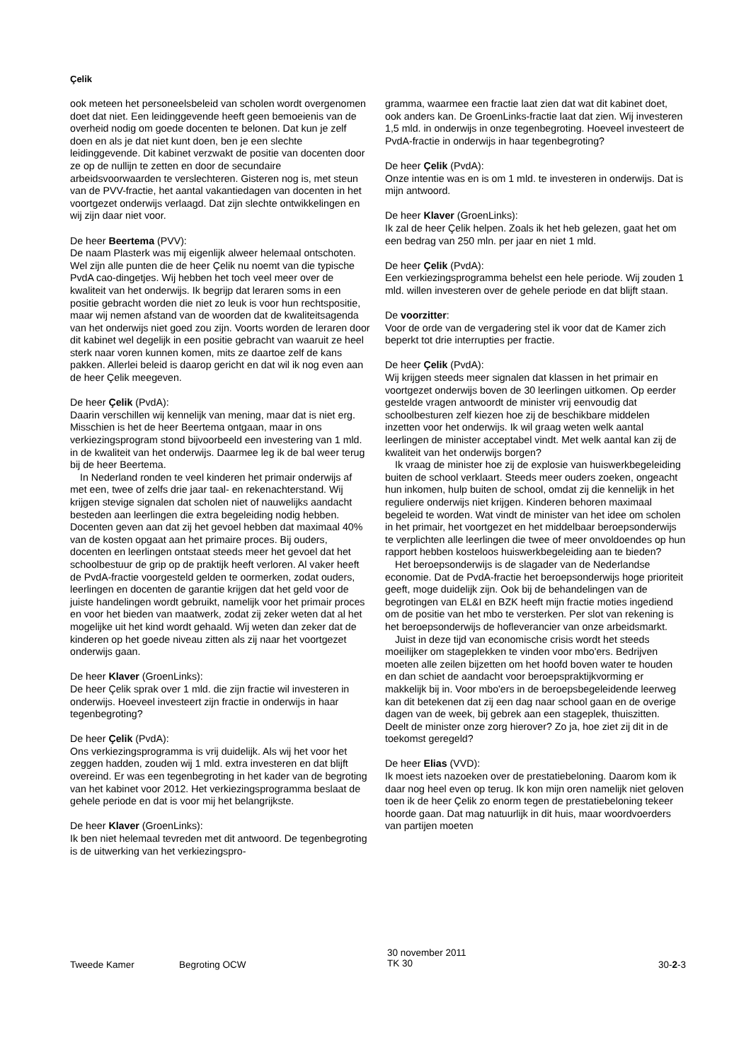Çelik
ook meteen het personeelsbeleid van scholen wordt overgenomen doet dat niet. Een leidinggevende heeft geen bemoeienis van de overheid nodig om goede docenten te belonen. Dat kun je zelf doen en als je dat niet kunt doen, ben je een slechte leidinggevende. Dit kabinet verzwakt de positie van docenten door ze op de nullijn te zetten en door de secundaire arbeidsvoorwaarden te verslechteren. Gisteren nog is, met steun van de PVV-fractie, het aantal vakantiedagen van docenten in het voortgezet onderwijs verlaagd. Dat zijn slechte ontwikkelingen en wij zijn daar niet voor.
De heer Beertema (PVV):
De naam Plasterk was mij eigenlijk alweer helemaal ontschoten. Wel zijn alle punten die de heer Çelik nu noemt van die typische PvdA cao-dingetjes. Wij hebben het toch veel meer over de kwaliteit van het onderwijs. Ik begrijp dat leraren soms in een positie gebracht worden die niet zo leuk is voor hun rechtspositie, maar wij nemen afstand van de woorden dat de kwaliteitsagenda van het onderwijs niet goed zou zijn. Voorts worden de leraren door dit kabinet wel degelijk in een positie gebracht van waaruit ze heel sterk naar voren kunnen komen, mits ze daartoe zelf de kans pakken. Allerlei beleid is daarop gericht en dat wil ik nog even aan de heer Çelik meegeven.
De heer Çelik (PvdA):
Daarin verschillen wij kennelijk van mening, maar dat is niet erg. Misschien is het de heer Beertema ontgaan, maar in ons verkiezingsprogram stond bijvoorbeeld een investering van 1 mld. in de kwaliteit van het onderwijs. Daarmee leg ik de bal weer terug bij de heer Beertema.
In Nederland ronden te veel kinderen het primair onderwijs af met een, twee of zelfs drie jaar taal- en rekenachterstand. Wij krijgen stevige signalen dat scholen niet of nauwelijks aandacht besteden aan leerlingen die extra begeleiding nodig hebben. Docenten geven aan dat zij het gevoel hebben dat maximaal 40% van de kosten opgaat aan het primaire proces. Bij ouders, docenten en leerlingen ontstaat steeds meer het gevoel dat het schoolbestuur de grip op de praktijk heeft verloren. Al vaker heeft de PvdA-fractie voorgesteld gelden te oormerken, zodat ouders, leerlingen en docenten de garantie krijgen dat het geld voor de juiste handelingen wordt gebruikt, namelijk voor het primair proces en voor het bieden van maatwerk, zodat zij zeker weten dat al het mogelijke uit het kind wordt gehaald. Wij weten dan zeker dat de kinderen op het goede niveau zitten als zij naar het voortgezet onderwijs gaan.
De heer Klaver (GroenLinks):
De heer Çelik sprak over 1 mld. die zijn fractie wil investeren in onderwijs. Hoeveel investeert zijn fractie in onderwijs in haar tegenbegroting?
De heer Çelik (PvdA):
Ons verkiezingsprogramma is vrij duidelijk. Als wij het voor het zeggen hadden, zouden wij 1 mld. extra investeren en dat blijft overeind. Er was een tegenbegroting in het kader van de begroting van het kabinet voor 2012. Het verkiezingsprogramma beslaat de gehele periode en dat is voor mij het belangrijkste.
De heer Klaver (GroenLinks):
Ik ben niet helemaal tevreden met dit antwoord. De tegenbegroting is de uitwerking van het verkiezingspro-
gramma, waarmee een fractie laat zien dat wat dit kabinet doet, ook anders kan. De GroenLinks-fractie laat dat zien. Wij investeren 1,5 mld. in onderwijs in onze tegenbegroting. Hoeveel investeert de PvdA-fractie in onderwijs in haar tegenbegroting?
De heer Çelik (PvdA):
Onze intentie was en is om 1 mld. te investeren in onderwijs. Dat is mijn antwoord.
De heer Klaver (GroenLinks):
Ik zal de heer Çelik helpen. Zoals ik het heb gelezen, gaat het om een bedrag van 250 mln. per jaar en niet 1 mld.
De heer Çelik (PvdA):
Een verkiezingsprogramma behelst een hele periode. Wij zouden 1 mld. willen investeren over de gehele periode en dat blijft staan.
De voorzitter:
Voor de orde van de vergadering stel ik voor dat de Kamer zich beperkt tot drie interrupties per fractie.
De heer Çelik (PvdA):
Wij krijgen steeds meer signalen dat klassen in het primair en voortgezet onderwijs boven de 30 leerlingen uitkomen. Op eerder gestelde vragen antwoordt de minister vrij eenvoudig dat schoolbesturen zelf kiezen hoe zij de beschikbare middelen inzetten voor het onderwijs. Ik wil graag weten welk aantal leerlingen de minister acceptabel vindt. Met welk aantal kan zij de kwaliteit van het onderwijs borgen?
Ik vraag de minister hoe zij de explosie van huiswerkbegeleiding buiten de school verklaart. Steeds meer ouders zoeken, ongeacht hun inkomen, hulp buiten de school, omdat zij die kennelijk in het reguliere onderwijs niet krijgen. Kinderen behoren maximaal begeleid te worden. Wat vindt de minister van het idee om scholen in het primair, het voortgezet en het middelbaar beroepsonderwijs te verplichten alle leerlingen die twee of meer onvoldoendes op hun rapport hebben kosteloos huiswerkbegeleiding aan te bieden?
Het beroepsonderwijs is de slagader van de Nederlandse economie. Dat de PvdA-fractie het beroepsonderwijs hoge prioriteit geeft, moge duidelijk zijn. Ook bij de behandelingen van de begrotingen van EL&I en BZK heeft mijn fractie moties ingediend om de positie van het mbo te versterken. Per slot van rekening is het beroepsonderwijs de hofleverancier van onze arbeidsmarkt.
Juist in deze tijd van economische crisis wordt het steeds moeilijker om stageplekken te vinden voor mbo'ers. Bedrijven moeten alle zeilen bijzetten om het hoofd boven water te houden en dan schiet de aandacht voor beroepspraktijkvorming er makkelijk bij in. Voor mbo'ers in de beroepsbegeleidende leerweg kan dit betekenen dat zij een dag naar school gaan en de overige dagen van de week, bij gebrek aan een stageplek, thuiszitten. Deelt de minister onze zorg hierover? Zo ja, hoe ziet zij dit in de toekomst geregeld?
De heer Elias (VVD):
Ik moest iets nazoeken over de prestatiebeloning. Daarom kom ik daar nog heel even op terug. Ik kon mijn oren namelijk niet geloven toen ik de heer Çelik zo enorm tegen de prestatiebeloning tekeer hoorde gaan. Dat mag natuurlijk in dit huis, maar woordvoerders van partijen moeten
Tweede Kamer Begroting OCW 30 november 2011
TK 30 30-2-3